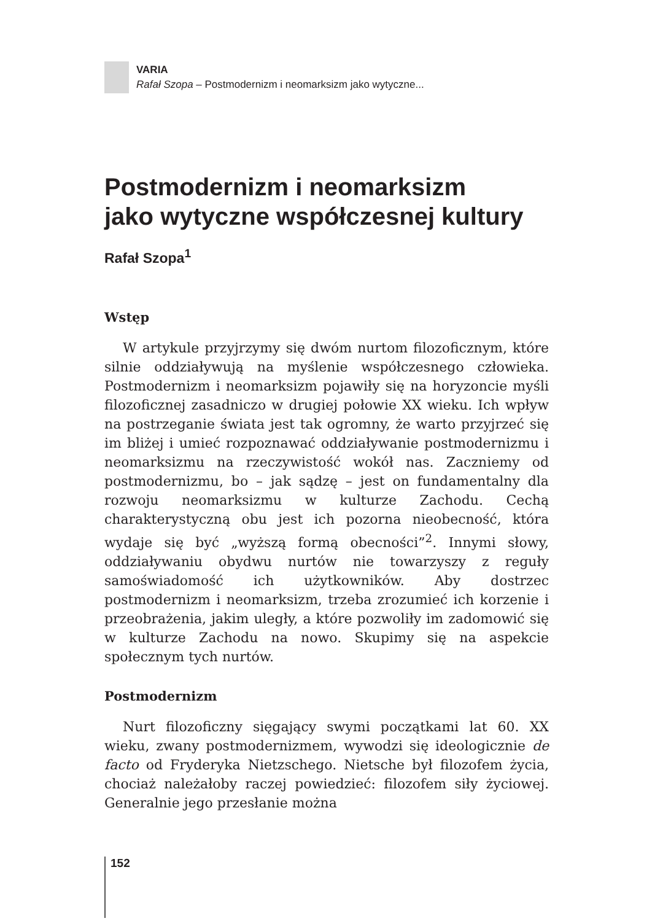VARIA
Rafał Szopa – Postmodernizm i neomarksizm jako wytyczne...
Postmodernizm i neomarksizm
jako wytyczne współczesnej kultury
Rafał Szopa<sup>1</sup>
Wstęp
W artykule przyjrzymy się dwóm nurtom filozoficznym, które silnie oddziaływują na myślenie współczesnego człowieka. Postmodernizm i neomarksizm pojawiły się na horyzoncie myśli filozoficznej zasadniczo w drugiej połowie XX wieku. Ich wpływ na postrzeganie świata jest tak ogromny, że warto przyjrzeć się im bliżej i umieć rozpoznawać oddziaływanie postmodernizmu i neomarksizmu na rzeczywistość wokół nas. Zaczniemy od postmodernizmu, bo – jak sądzę – jest on fundamentalny dla rozwoju neomarksizmu w kulturze Zachodu. Cechą charakterystyczną obu jest ich pozorna nieobecność, która wydaje się być „wyższą formą obecności”<sup>2</sup>. Innymi słowy, oddziaływaniu obydwu nurtów nie towarzyszy z reguły samoświadomość ich użytkowników. Aby dostrzec postmodernizm i neomarksizm, trzeba zrozumieć ich korzenie i przeobrażenia, jakim uległy, a które pozwoliły im zadomowić się w kulturze Zachodu na nowo. Skupimy się na aspekcie społecznym tych nurtów.
Postmodernizm
Nurt filozoficzny sięgający swymi początkami lat 60. XX wieku, zwany postmodernizmem, wywodzi się ideologicznie de facto od Fryderyka Nietzschego. Nietsche był filozofem życia, chociaż należałoby raczej powiedzieć: filozofem siły życiowej. Generalnie jego przesłanie można
152